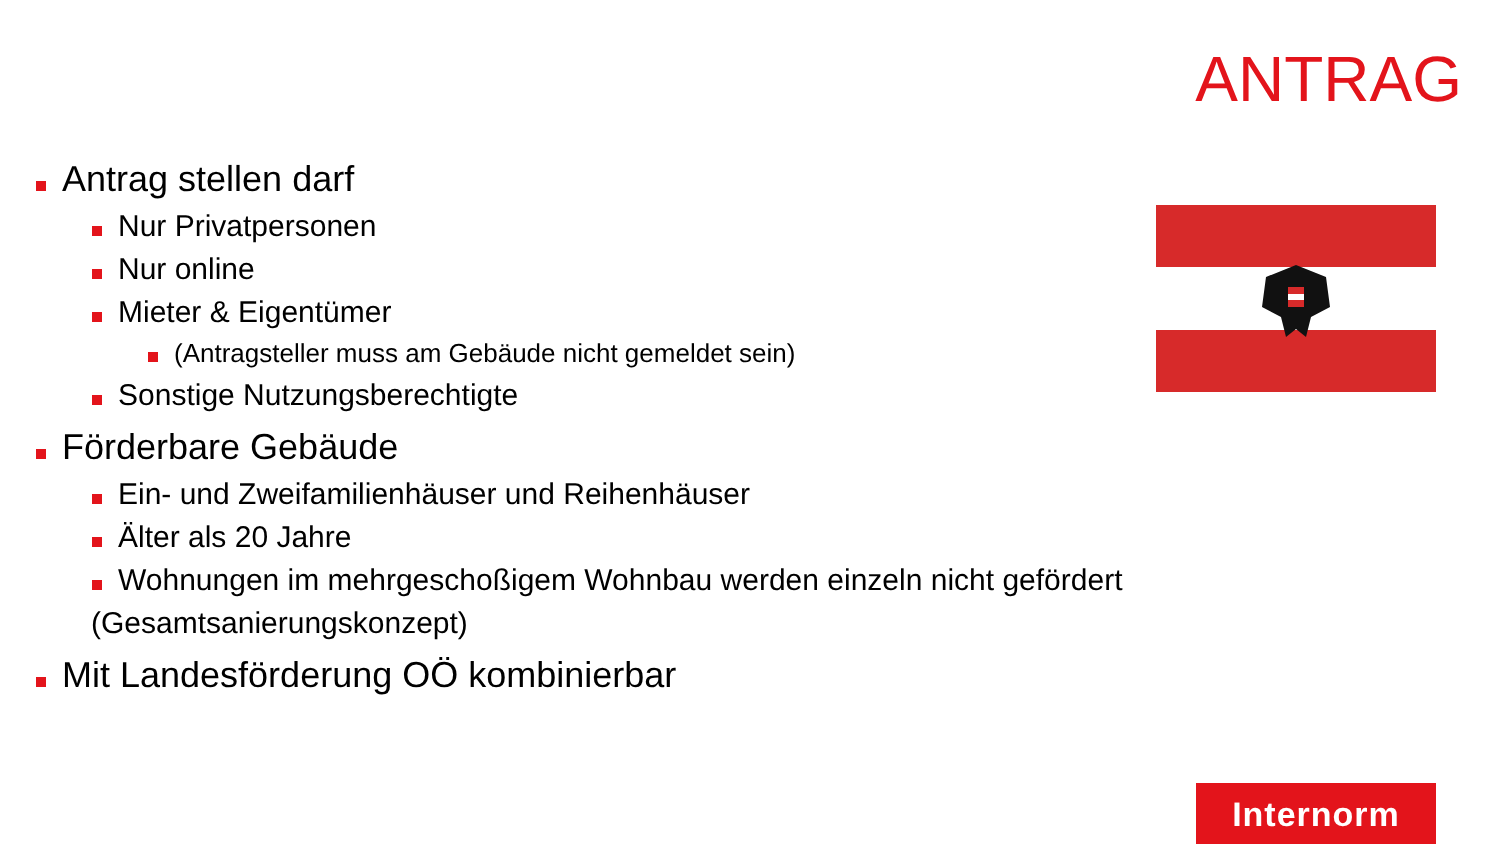ANTRAG
Antrag stellen darf
Nur Privatpersonen
Nur online
Mieter & Eigentümer
(Antragsteller muss am Gebäude nicht gemeldet sein)
Sonstige Nutzungsberechtigte
Förderbare Gebäude
Ein- und Zweifamilienhäuser und Reihenhäuser
Älter als 20 Jahre
Wohnungen im mehrgeschoßigem Wohnbau werden einzeln nicht gefördert
(Gesamtsanierungskonzept)
Mit Landesförderung OÖ kombinierbar
Internorm